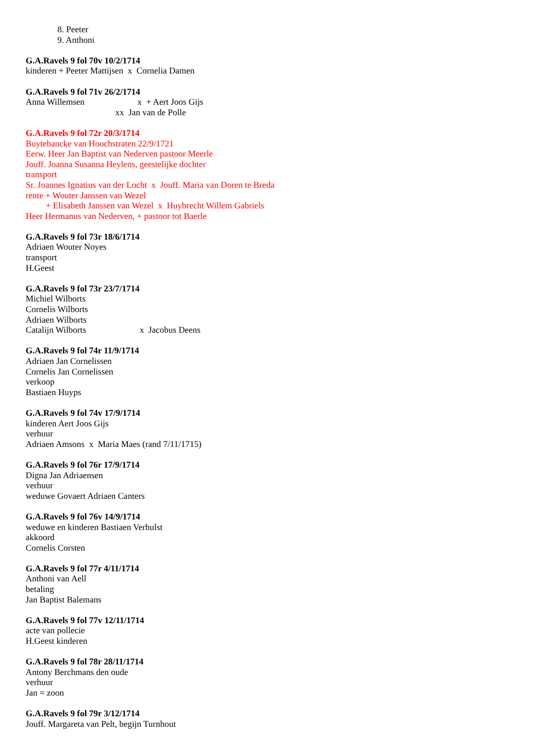8. Peeter
9. Anthoni
G.A.Ravels 9 fol 70v 10/2/1714
kinderen + Peeter Mattijsen x Cornelia Damen
G.A.Ravels 9 fol 71v 26/2/1714
Anna Willemsen x + Aert Joos Gijs
xx Jan van de Polle
G.A.Ravels 9 fol 72r 20/3/1714
Buytebancke van Hoochstraten 22/9/1721
Eerw. Heer Jan Baptist van Nederven pastoor Meerle
Jouff. Joanna Susanna Heylens, geestelijke dochter
transport
Sr. Joannes Ignatius van der Locht x Jouff. Maria van Doren te Breda
rente + Wouter Janssen van Wezel
+ Elisabeth Janssen van Wezel x Huybrecht Willem Gabriels
Heer Hermanus van Nederven, + pastoor tot Baerle
G.A.Ravels 9 fol 73r 18/6/1714
Adriaen Wouter Noyes
transport
H.Geest
G.A.Ravels 9 fol 73r 23/7/1714
Michiel Wilborts
Cornelis Wilborts
Adriaen Wilborts
Catalijn Wilborts x Jacobus Deens
G.A.Ravels 9 fol 74r 11/9/1714
Adriaen Jan Cornelissen
Cornelis Jan Cornelissen
verkoop
Bastiaen Huyps
G.A.Ravels 9 fol 74v 17/9/1714
kinderen Aert Joos Gijs
verhuur
Adriaen Amsons x Maria Maes (rand 7/11/1715)
G.A.Ravels 9 fol 76r 17/9/1714
Digna Jan Adriaensen
verhuur
weduwe Govaert Adriaen Canters
G.A.Ravels 9 fol 76v 14/9/1714
weduwe en kinderen Bastiaen Verhulst
akkoord
Cornelis Corsten
G.A.Ravels 9 fol 77r 4/11/1714
Anthoni van Aell
betaling
Jan Baptist Balemans
G.A.Ravels 9 fol 77v 12/11/1714
acte van pollecie
H.Geest kinderen
G.A.Ravels 9 fol 78r 28/11/1714
Antony Berchmans den oude
verhuur
Jan = zoon
G.A.Ravels 9 fol 79r 3/12/1714
Jouff. Margareta van Pelt, begijn Turnhout